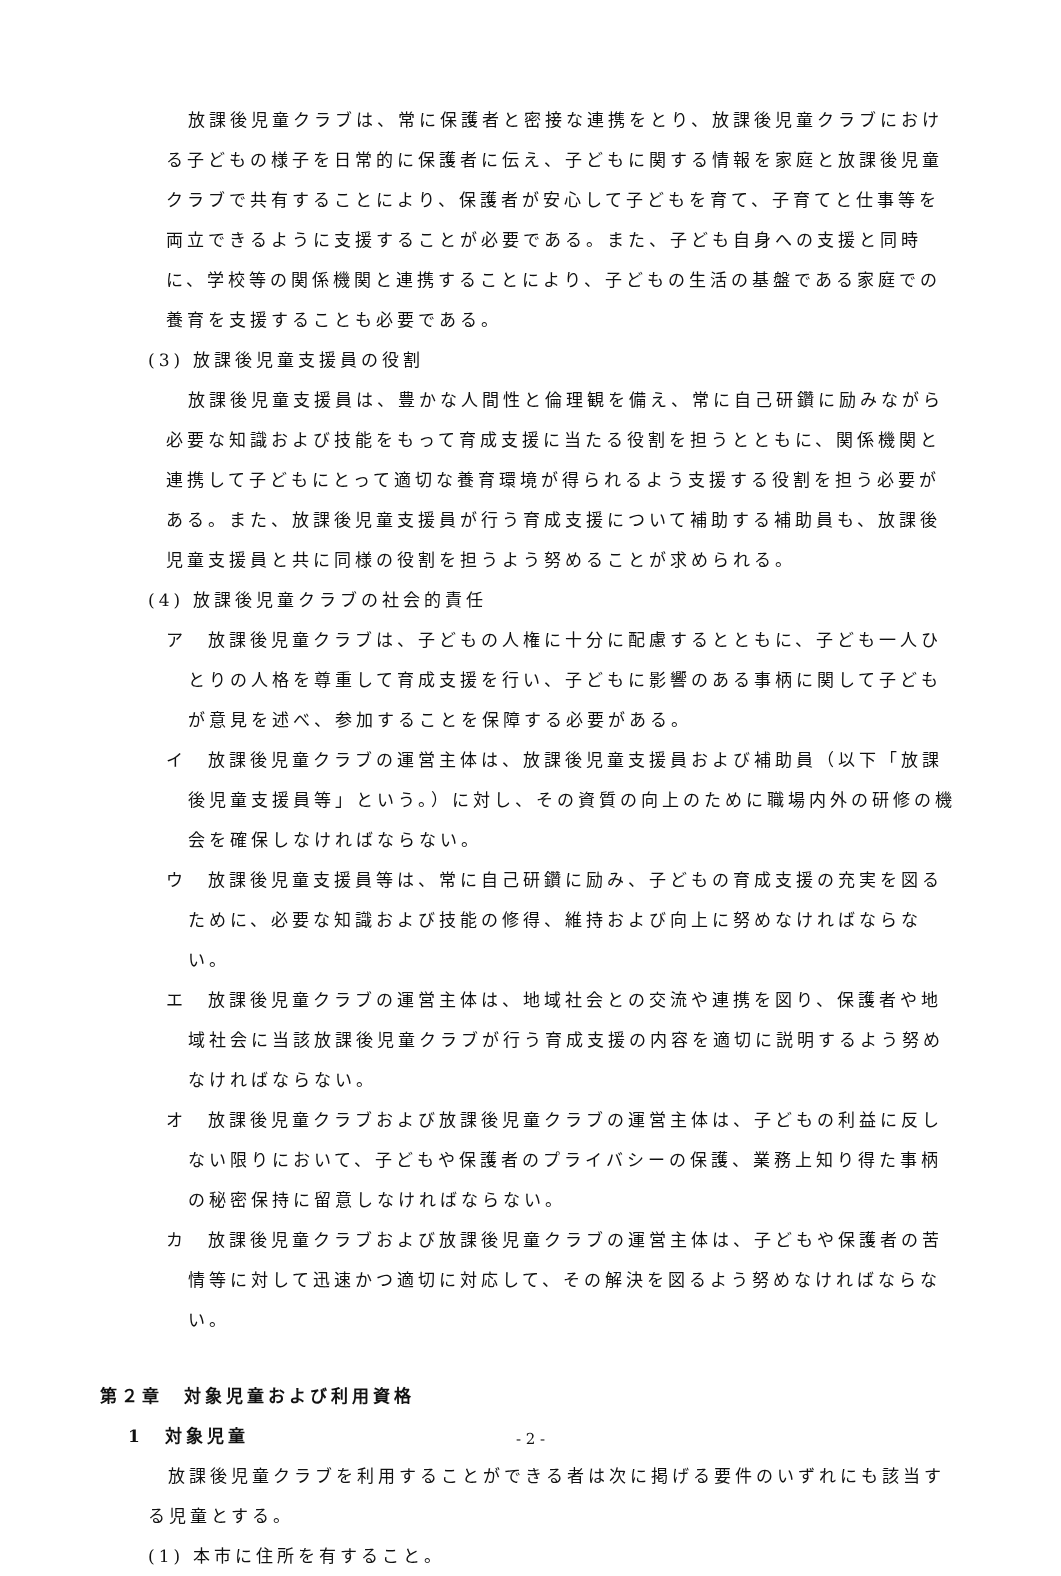放課後児童クラブは、常に保護者と密接な連携をとり、放課後児童クラブにおける子どもの様子を日常的に保護者に伝え、子どもに関する情報を家庭と放課後児童クラブで共有することにより、保護者が安心して子どもを育て、子育てと仕事等を両立できるように支援することが必要である。また、子ども自身への支援と同時に、学校等の関係機関と連携することにより、子どもの生活の基盤である家庭での養育を支援することも必要である。
(3) 放課後児童支援員の役割
放課後児童支援員は、豊かな人間性と倫理観を備え、常に自己研鑽に励みながら必要な知識および技能をもって育成支援に当たる役割を担うとともに、関係機関と連携して子どもにとって適切な養育環境が得られるよう支援する役割を担う必要がある。また、放課後児童支援員が行う育成支援について補助する補助員も、放課後児童支援員と共に同様の役割を担うよう努めることが求められる。
(4) 放課後児童クラブの社会的責任
ア　放課後児童クラブは、子どもの人権に十分に配慮するとともに、子ども一人ひとりの人格を尊重して育成支援を行い、子どもに影響のある事柄に関して子どもが意見を述べ、参加することを保障する必要がある。
イ　放課後児童クラブの運営主体は、放課後児童支援員および補助員（以下「放課後児童支援員等」という。）に対し、その資質の向上のために職場内外の研修の機会を確保しなければならない。
ウ　放課後児童支援員等は、常に自己研鑽に励み、子どもの育成支援の充実を図るために、必要な知識および技能の修得、維持および向上に努めなければならない。
エ　放課後児童クラブの運営主体は、地域社会との交流や連携を図り、保護者や地域社会に当該放課後児童クラブが行う育成支援の内容を適切に説明するよう努めなければならない。
オ　放課後児童クラブおよび放課後児童クラブの運営主体は、子どもの利益に反しない限りにおいて、子どもや保護者のプライバシーの保護、業務上知り得た事柄の秘密保持に留意しなければならない。
カ　放課後児童クラブおよび放課後児童クラブの運営主体は、子どもや保護者の苦情等に対して迅速かつ適切に対応して、その解決を図るよう努めなければならない。
第２章　対象児童および利用資格
1　対象児童
放課後児童クラブを利用することができる者は次に掲げる要件のいずれにも該当する児童とする。
(1) 本市に住所を有すること。
- 2 -